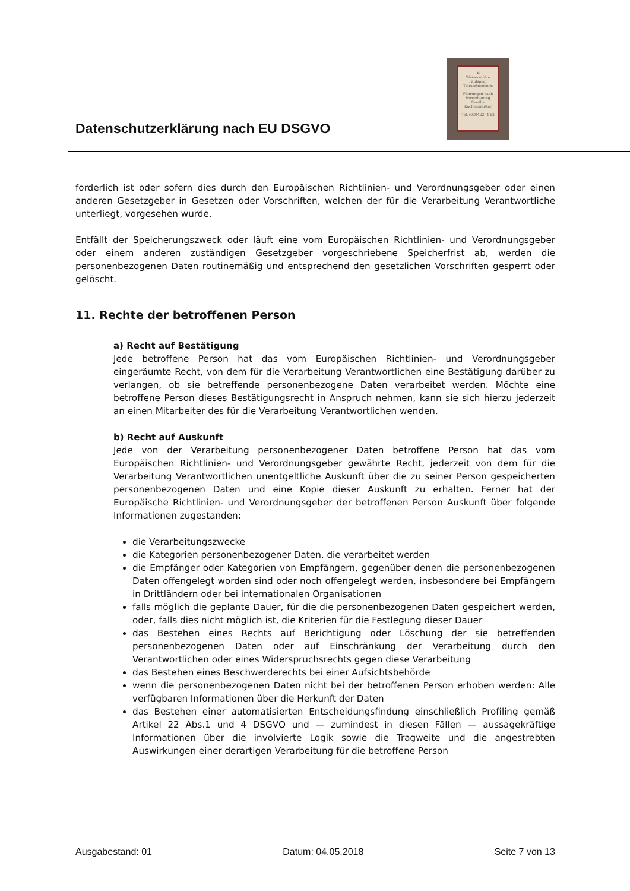Datenschutzerklärung nach EU DSGVO
✲
Wassermühle
Paulsplan
Tierarztmuseum
Führungen nach Vereinbarung
Familie Küchenmeister
Tel. (039422) 4 62
forderlich ist oder sofern dies durch den Europäischen Richtlinien- und Verordnungsgeber oder einen anderen Gesetzgeber in Gesetzen oder Vorschriften, welchen der für die Verarbeitung Verantwortliche unterliegt, vorgesehen wurde.
Entfällt der Speicherungszweck oder läuft eine vom Europäischen Richtlinien- und Verordnungsgeber oder einem anderen zuständigen Gesetzgeber vorgeschriebene Speicherfrist ab, werden die personenbezogenen Daten routinemäßig und entsprechend den gesetzlichen Vorschriften gesperrt oder gelöscht.
11. Rechte der betroffenen Person
a) Recht auf Bestätigung
Jede betroffene Person hat das vom Europäischen Richtlinien- und Verordnungsgeber eingeräumte Recht, von dem für die Verarbeitung Verantwortlichen eine Bestätigung darüber zu verlangen, ob sie betreffende personenbezogene Daten verarbeitet werden. Möchte eine betroffene Person dieses Bestätigungsrecht in Anspruch nehmen, kann sie sich hierzu jederzeit an einen Mitarbeiter des für die Verarbeitung Verantwortlichen wenden.
b) Recht auf Auskunft
Jede von der Verarbeitung personenbezogener Daten betroffene Person hat das vom Europäischen Richtlinien- und Verordnungsgeber gewährte Recht, jederzeit von dem für die Verarbeitung Verantwortlichen unentgeltliche Auskunft über die zu seiner Person gespeicherten personenbezogenen Daten und eine Kopie dieser Auskunft zu erhalten. Ferner hat der Europäische Richtlinien- und Verordnungsgeber der betroffenen Person Auskunft über folgende Informationen zugestanden:
die Verarbeitungszwecke
die Kategorien personenbezogener Daten, die verarbeitet werden
die Empfänger oder Kategorien von Empfängern, gegenüber denen die personenbezogenen Daten offengelegt worden sind oder noch offengelegt werden, insbesondere bei Empfängern in Drittländern oder bei internationalen Organisationen
falls möglich die geplante Dauer, für die die personenbezogenen Daten gespeichert werden, oder, falls dies nicht möglich ist, die Kriterien für die Festlegung dieser Dauer
das Bestehen eines Rechts auf Berichtigung oder Löschung der sie betreffenden personenbezogenen Daten oder auf Einschränkung der Verarbeitung durch den Verantwortlichen oder eines Widerspruchsrechts gegen diese Verarbeitung
das Bestehen eines Beschwerderechts bei einer Aufsichtsbehörde
wenn die personenbezogenen Daten nicht bei der betroffenen Person erhoben werden: Alle verfügbaren Informationen über die Herkunft der Daten
das Bestehen einer automatisierten Entscheidungsfindung einschließlich Profiling gemäß Artikel 22 Abs.1 und 4 DSGVO und — zumindest in diesen Fällen — aussagekräftige Informationen über die involvierte Logik sowie die Tragweite und die angestrebten Auswirkungen einer derartigen Verarbeitung für die betroffene Person
Ausgabestand: 01 Datum: 04.05.2018 Seite 7 von 13